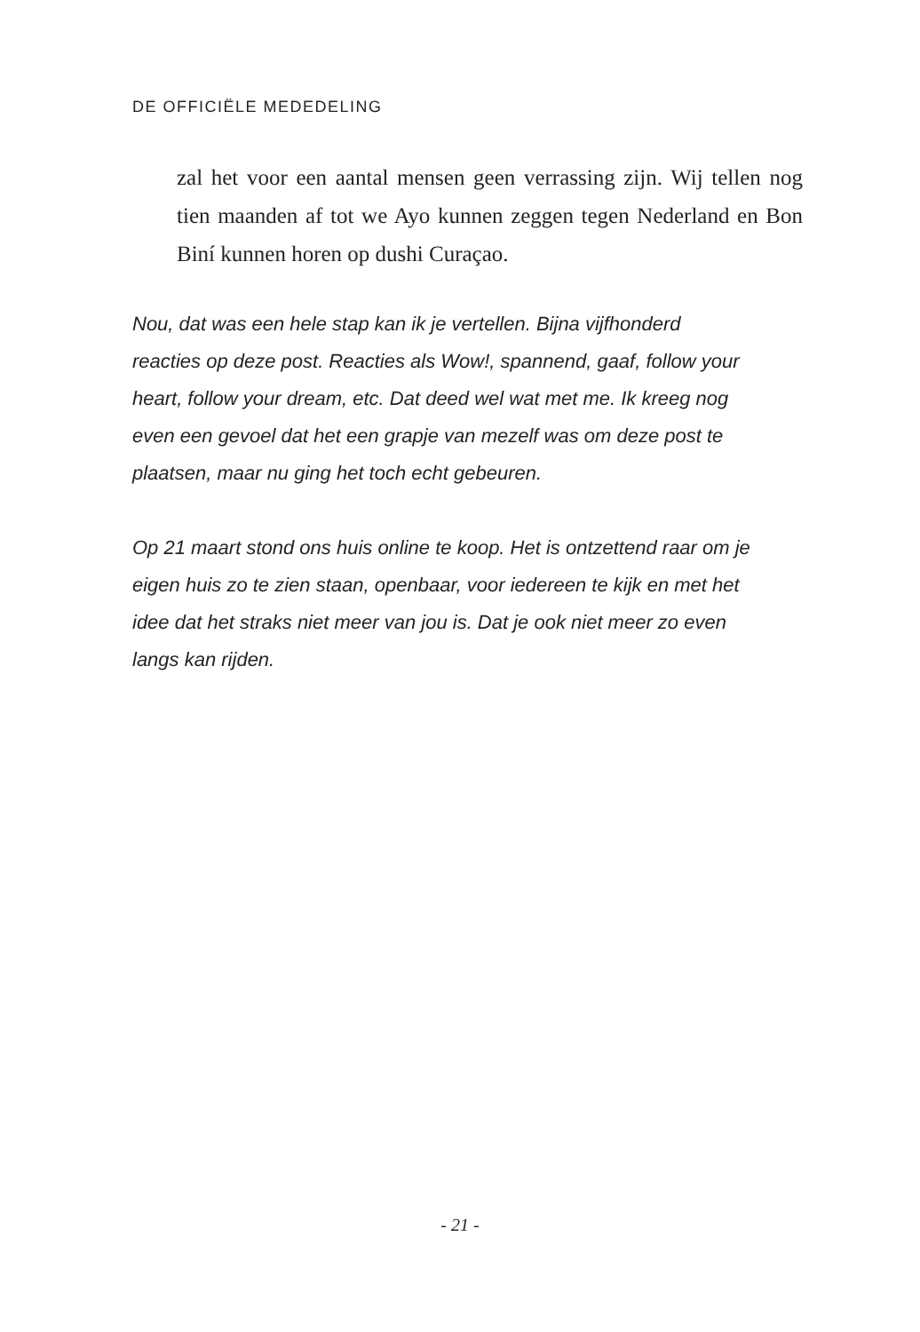DE OFFICIËLE MEDEDELING
zal het voor een aantal mensen geen verrassing zijn. Wij tellen nog tien maanden af tot we Ayo kunnen zeggen tegen Nederland en Bon Biní kunnen horen op dushi Curaçao.
Nou, dat was een hele stap kan ik je vertellen. Bijna vijfhonderd reacties op deze post. Reacties als Wow!, spannend, gaaf, follow your heart, follow your dream, etc. Dat deed wel wat met me. Ik kreeg nog even een gevoel dat het een grapje van mezelf was om deze post te plaatsen, maar nu ging het toch echt gebeuren.
Op 21 maart stond ons huis online te koop. Het is ontzettend raar om je eigen huis zo te zien staan, openbaar, voor iedereen te kijk en met het idee dat het straks niet meer van jou is. Dat je ook niet meer zo even langs kan rijden.
- 21 -